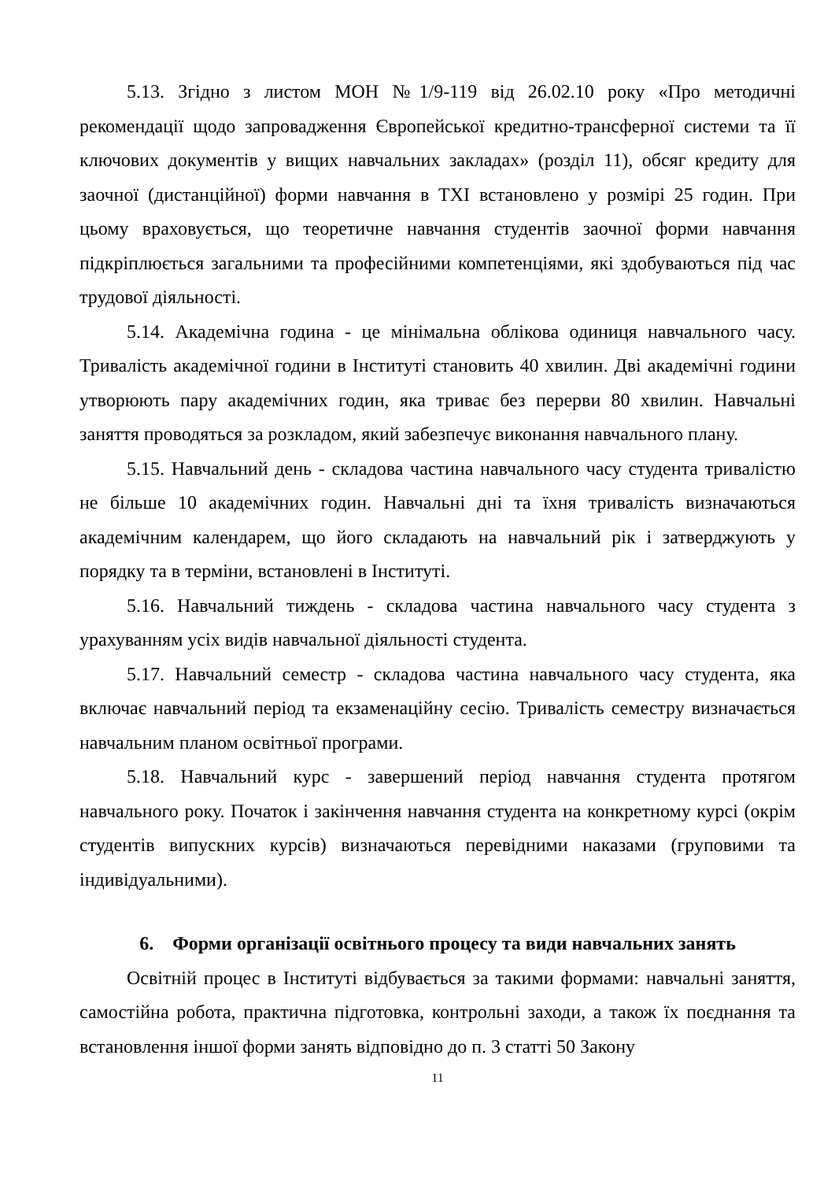5.13. Згідно з листом МОН №1/9-119 від 26.02.10 року «Про методичні рекомендації щодо запровадження Європейської кредитно-трансферної системи та її ключових документів у вищих навчальних закладах» (розділ 11), обсяг кредиту для заочної (дистанційної) форми навчання в ТХІ встановлено у розмірі 25 годин. При цьому враховується, що теоретичне навчання студентів заочної форми навчання підкріплюється загальними та професійними компетенціями, які здобуваються під час трудової діяльності.
5.14. Академічна година - це мінімальна облікова одиниця навчального часу. Тривалість академічної години в Інституті становить 40 хвилин. Дві академічні години утворюють пару академічних годин, яка триває без перерви 80 хвилин. Навчальні заняття проводяться за розкладом, який забезпечує виконання навчального плану.
5.15. Навчальний день - складова частина навчального часу студента тривалістю не більше 10 академічних годин. Навчальні дні та їхня тривалість визначаються академічним календарем, що його складають на навчальний рік і затверджують у порядку та в терміни, встановлені в Інституті.
5.16. Навчальний тиждень - складова частина навчального часу студента з урахуванням усіх видів навчальної діяльності студента.
5.17. Навчальний семестр - складова частина навчального часу студента, яка включає навчальний період та екзаменаційну сесію. Тривалість семестру визначається навчальним планом освітньої програми.
5.18. Навчальний курс - завершений період навчання студента протягом навчального року. Початок і закінчення навчання студента на конкретному курсі (окрім студентів випускних курсів) визначаються перевідними наказами (груповими та індивідуальними).
6. Форми організації освітнього процесу та види навчальних занять
Освітній процес в Інституті відбувається за такими формами: навчальні заняття, самостійна робота, практична підготовка, контрольні заходи, а також їх поєднання та встановлення іншої форми занять відповідно до п. 3 статті 50 Закону
11